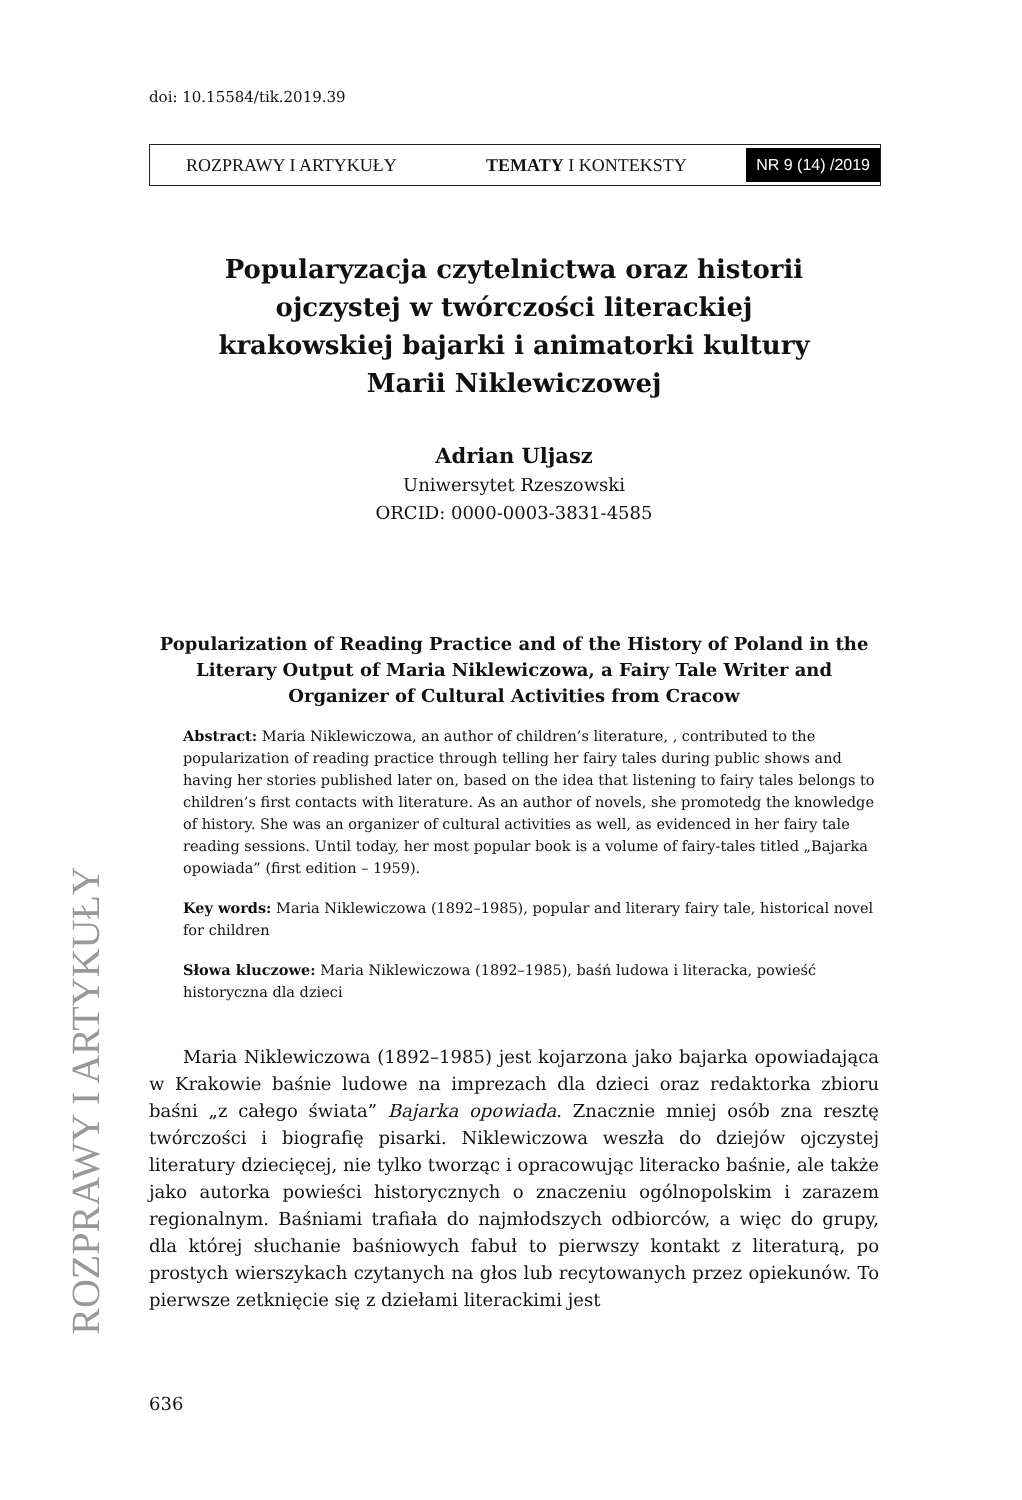doi: 10.15584/tik.2019.39
ROZPRAWY I ARTYKUŁY TEMATY I KONTEKSTY NR 9 (14) /2019
ROZPRAWY I ARTYKUŁY
Popularyzacja czytelnictwa oraz historii
ojczystej w twórczości literackiej
krakowskiej bajarki i animatorki kultury
Marii Niklewiczowej
Adrian Uljasz
Uniwersytet Rzeszowski
ORCID: 0000-0003-3831-4585
Popularization of Reading Practice and of the History of Poland in the Literary Output of Maria Niklewiczowa, a Fairy Tale Writer and Organizer of Cultural Activities from Cracow
Abstract: Maria Niklewiczowa, an author of children’s literature, , contributed to the popularization of reading practice through telling her fairy tales during public shows and having her stories published later on, based on the idea that listening to fairy tales belongs to children’s first contacts with literature. As an author of novels, she promotedg the knowledge of history. She was an organizer of cultural activities as well, as evidenced in her fairy tale reading sessions. Until today, her most popular book is a volume of fairy-tales titled „Bajarka opowiada” (first edition – 1959).
Key words: Maria Niklewiczowa (1892–1985), popular and literary fairy tale, historical novel for children
Słowa kluczowe: Maria Niklewiczowa (1892–1985), baśń ludowa i literacka, powieść historyczna dla dzieci
Maria Niklewiczowa (1892–1985) jest kojarzona jako bajarka opowiadająca w Krakowie baśnie ludowe na imprezach dla dzieci oraz redaktorka zbioru baśni „z całego świata” Bajarka opowiada. Znacznie mniej osób zna resztę twórczości i biografię pisarki. Niklewiczowa weszła do dziejów ojczystej literatury dziecięcej, nie tylko tworząc i opracowując literacko baśnie, ale także jako autorka powieści historycznych o znaczeniu ogólnopolskim i zarazem regionalnym. Baśniami trafiała do najmłodszych odbiorców, a więc do grupy, dla której słuchanie baśniowych fabuł to pierwszy kontakt z literaturą, po prostych wierszykach czytanych na głos lub recytowanych przez opiekunów. To pierwsze zetknięcie się z dziełami literackimi jest
636